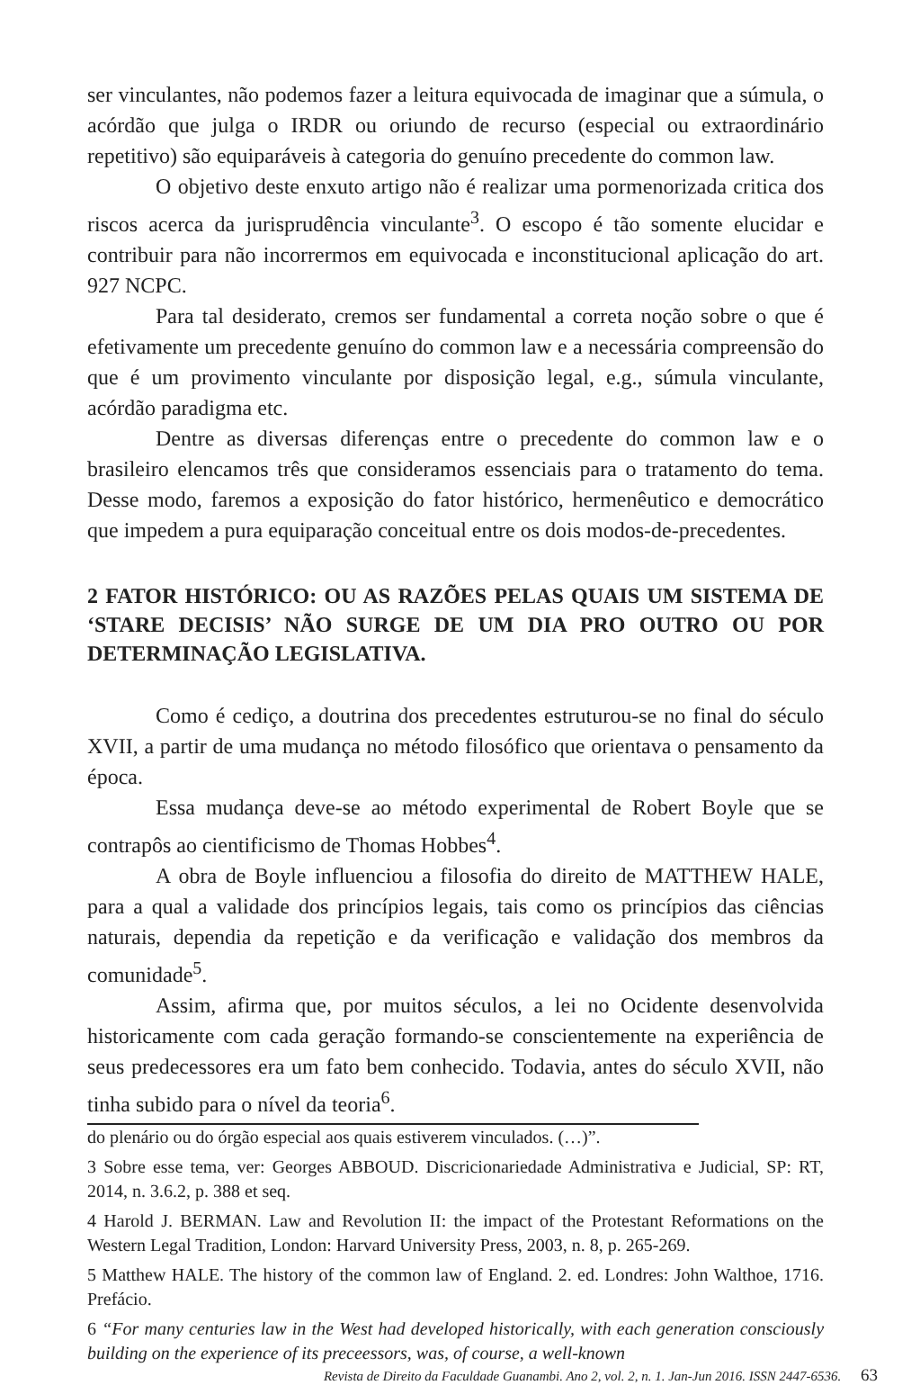ser vinculantes, não podemos fazer a leitura equivocada de imaginar que a súmula, o acórdão que julga o IRDR ou oriundo de recurso (especial ou extraordinário repetitivo) são equiparáveis à categoria do genuíno precedente do common law.
O objetivo deste enxuto artigo não é realizar uma pormenorizada critica dos riscos acerca da jurisprudência vinculante<sup>3</sup>. O escopo é tão somente elucidar e contribuir para não incorrermos em equivocada e inconstitucional aplicação do art. 927 NCPC.
Para tal desiderato, cremos ser fundamental a correta noção sobre o que é efetivamente um precedente genuíno do common law e a necessária compreensão do que é um provimento vinculante por disposição legal, e.g., súmula vinculante, acórdão paradigma etc.
Dentre as diversas diferenças entre o precedente do common law e o brasileiro elencamos três que consideramos essenciais para o tratamento do tema. Desse modo, faremos a exposição do fator histórico, hermenêutico e democrático que impedem a pura equiparação conceitual entre os dois modos-de-precedentes.
2 FATOR HISTÓRICO: OU AS RAZÕES PELAS QUAIS UM SISTEMA DE ‘STARE DECISIS’ NÃO SURGE DE UM DIA PRO OUTRO OU POR DETERMINAÇÃO LEGISLATIVA.
Como é cediço, a doutrina dos precedentes estruturou-se no final do século XVII, a partir de uma mudança no método filosófico que orientava o pensamento da época.
Essa mudança deve-se ao método experimental de Robert Boyle que se contrapôs ao cientificismo de Thomas Hobbes<sup>4</sup>.
A obra de Boyle influenciou a filosofia do direito de MATTHEW HALE, para a qual a validade dos princípios legais, tais como os princípios das ciências naturais, dependia da repetição e da verificação e validação dos membros da comunidade<sup>5</sup>.
Assim, afirma que, por muitos séculos, a lei no Ocidente desenvolvida historicamente com cada geração formando-se conscientemente na experiência de seus predecessores era um fato bem conhecido. Todavia, antes do século XVII, não tinha subido para o nível da teoria<sup>6</sup>.
do plenário ou do órgão especial aos quais estiverem vinculados. (…)”.
3 Sobre esse tema, ver: Georges ABBOUD. Discricionariedade Administrativa e Judicial, SP: RT, 2014, n. 3.6.2, p. 388 et seq.
4 Harold J. BERMAN. Law and Revolution II: the impact of the Protestant Reformations on the Western Legal Tradition, London: Harvard University Press, 2003, n. 8, p. 265-269.
5 Matthew HALE. The history of the common law of England. 2. ed. Londres: John Walthoe, 1716. Prefácio.
6 “For many centuries law in the West had developed historically, with each generation consciously building on the experience of its preceessors, was, of course, a well-known
Revista de Direito da Faculdade Guanambi. Ano 2, vol. 2, n. 1. Jan-Jun 2016. ISSN 2447-6536. 63